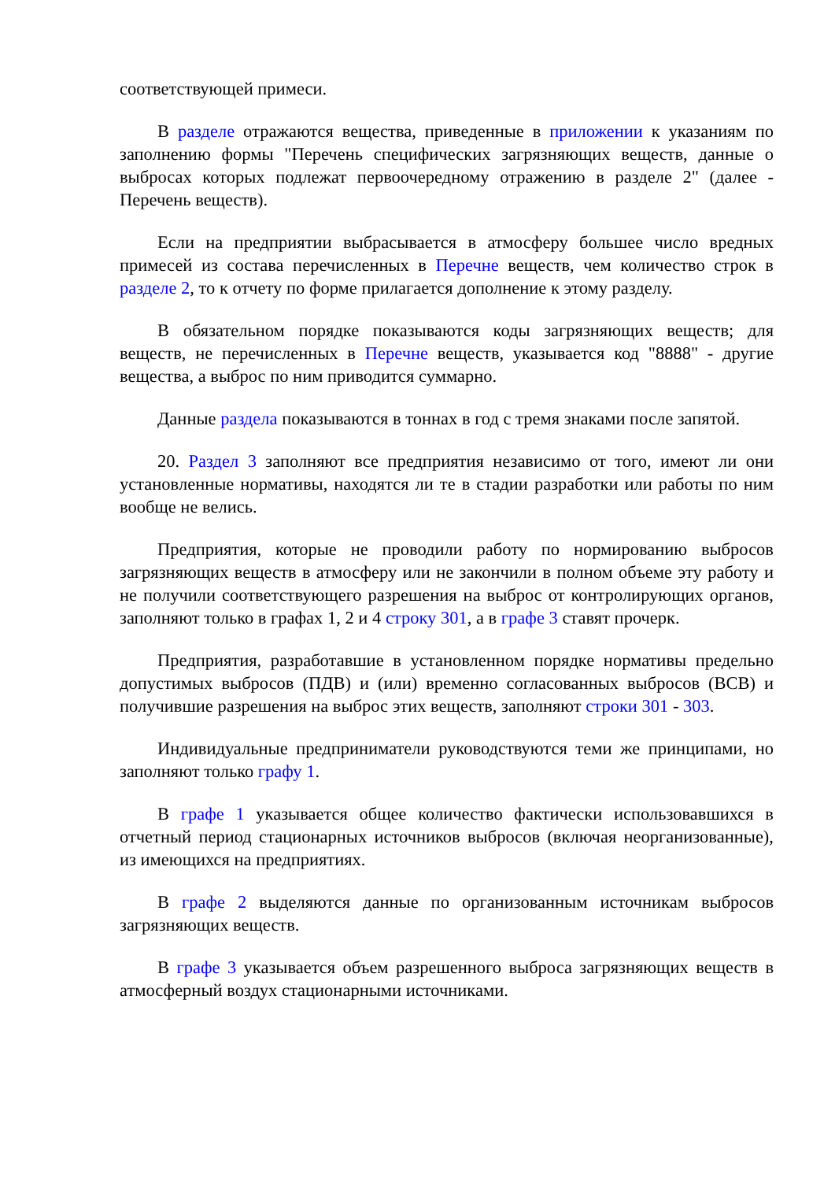соответствующей примеси.
В разделе отражаются вещества, приведенные в приложении к указаниям по заполнению формы "Перечень специфических загрязняющих веществ, данные о выбросах которых подлежат первоочередному отражению в разделе 2" (далее - Перечень веществ).
Если на предприятии выбрасывается в атмосферу большее число вредных примесей из состава перечисленных в Перечне веществ, чем количество строк в разделе 2, то к отчету по форме прилагается дополнение к этому разделу.
В обязательном порядке показываются коды загрязняющих веществ; для веществ, не перечисленных в Перечне веществ, указывается код "8888" - другие вещества, а выброс по ним приводится суммарно.
Данные раздела показываются в тоннах в год с тремя знаками после запятой.
20. Раздел 3 заполняют все предприятия независимо от того, имеют ли они установленные нормативы, находятся ли те в стадии разработки или работы по ним вообще не велись.
Предприятия, которые не проводили работу по нормированию выбросов загрязняющих веществ в атмосферу или не закончили в полном объеме эту работу и не получили соответствующего разрешения на выброс от контролирующих органов, заполняют только в графах 1, 2 и 4 строку 301, а в графе 3 ставят прочерк.
Предприятия, разработавшие в установленном порядке нормативы предельно допустимых выбросов (ПДВ) и (или) временно согласованных выбросов (ВСВ) и получившие разрешения на выброс этих веществ, заполняют строки 301 - 303.
Индивидуальные предприниматели руководствуются теми же принципами, но заполняют только графу 1.
В графе 1 указывается общее количество фактически использовавшихся в отчетный период стационарных источников выбросов (включая неорганизованные), из имеющихся на предприятиях.
В графе 2 выделяются данные по организованным источникам выбросов загрязняющих веществ.
В графе 3 указывается объем разрешенного выброса загрязняющих веществ в атмосферный воздух стационарными источниками.